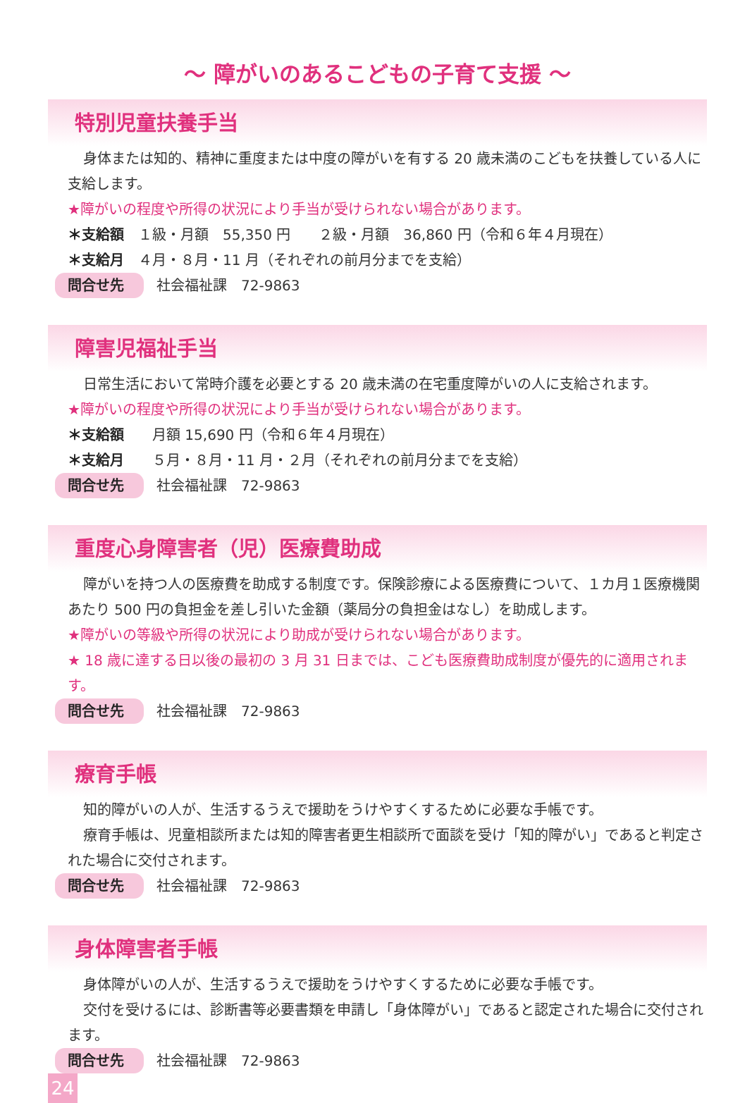～ 障がいのあるこどもの子育て支援 ～
特別児童扶養手当
身体または知的、精神に重度または中度の障がいを有する 20 歳未満のこどもを扶養している人に支給します。
★障がいの程度や所得の状況により手当が受けられない場合があります。
＊支給額　１級・月額　55,350 円　　２級・月額　36,860 円（令和６年４月現在）
＊支給月　４月・８月・11 月（それぞれの前月分までを支給）
問合せ先 社会福祉課　72-9863
障害児福祉手当
日常生活において常時介護を必要とする 20 歳未満の在宅重度障がいの人に支給されます。
★障がいの程度や所得の状況により手当が受けられない場合があります。
＊支給額　　月額 15,690 円（令和６年４月現在）
＊支給月　　５月・８月・11 月・２月（それぞれの前月分までを支給）
問合せ先 社会福祉課　72-9863
重度心身障害者（児）医療費助成
障がいを持つ人の医療費を助成する制度です。保険診療による医療費について、１カ月１医療機関あたり 500 円の負担金を差し引いた金額（薬局分の負担金はなし）を助成します。
★障がいの等級や所得の状況により助成が受けられない場合があります。
★ 18 歳に達する日以後の最初の 3 月 31 日までは、こども医療費助成制度が優先的に適用されます。
問合せ先 社会福祉課　72-9863
療育手帳
知的障がいの人が、生活するうえで援助をうけやすくするために必要な手帳です。
療育手帳は、児童相談所または知的障害者更生相談所で面談を受け「知的障がい」であると判定された場合に交付されます。
問合せ先 社会福祉課　72-9863
身体障害者手帳
身体障がいの人が、生活するうえで援助をうけやすくするために必要な手帳です。
交付を受けるには、診断書等必要書類を申請し「身体障がい」であると認定された場合に交付されます。
問合せ先 社会福祉課　72-9863
24